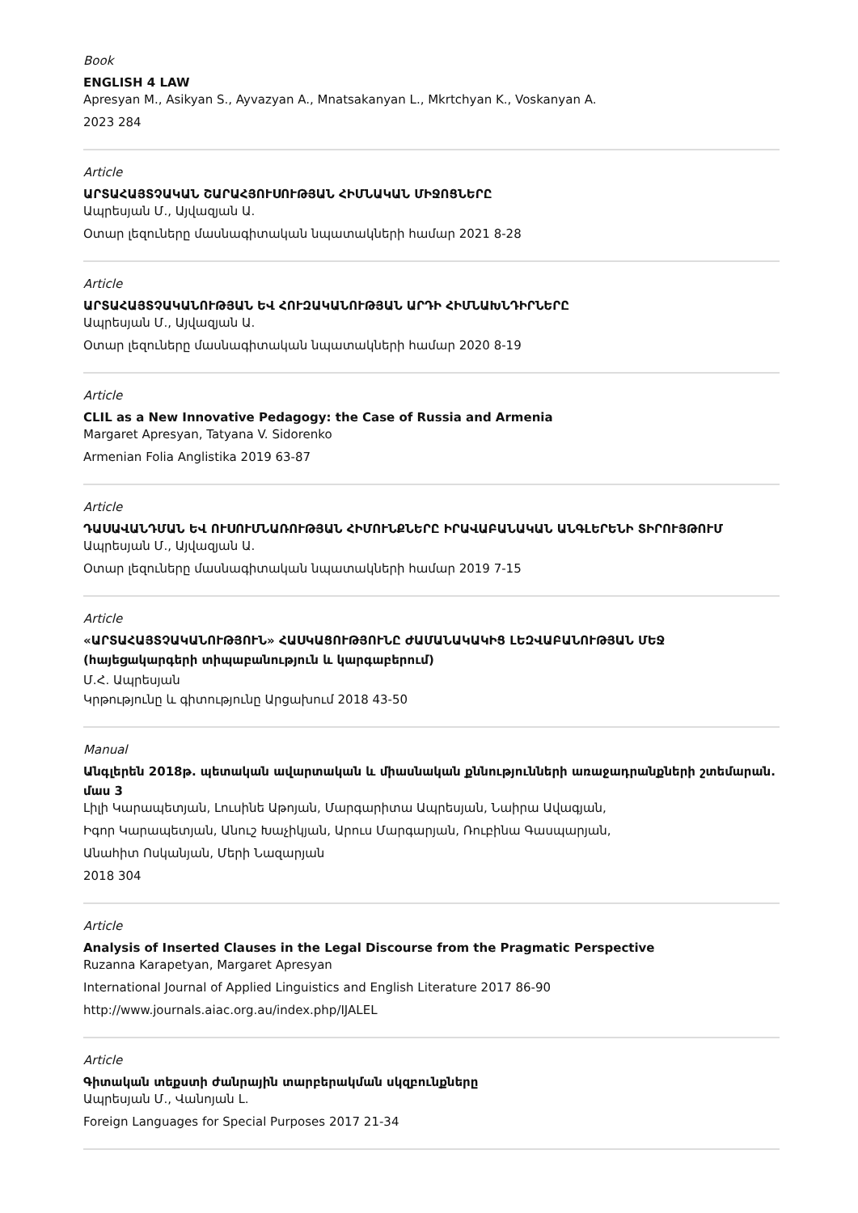Book
ENGLISH 4 LAW
Apresyan M., Asikyan S., Ayvazyan A., Mnatsakanyan L., Mkrtchyan K., Voskanyan A.
2023 284
Article
ԱՐՏԱՀԱՅՏՉԱԿԱՆ ՇԱՐԱՀՅՈՒՍՈՒԹՅԱՆ ՀԻՄՆԱԿԱՆ ՄԻՋՈՑՆԵՐԸ
Ապրեսյան Մ., Այվազյան Ա.
Օտար լեզուները մասնագիտական նպատակների համար 2021 8-28
Article
ԱՐՏԱՀԱՅՏՉԱԿԱՆՈՒԹՅԱՆ ԵՎ ՀՈՒԶԱԿԱՆՈՒԹՅԱՆ ԱՐԴԻ ՀԻՄՆԱԽՆԴԻՐՆԵՐԸ
Ապրեսյան Մ., Այվազյան Ա.
Օտար լեզուները մասնագիտական նպատակների համար 2020 8-19
Article
CLIL as a New Innovative Pedagogy: the Case of Russia and Armenia
Margaret Apresyan, Tatyana V. Sidorenko
Armenian Folia Anglistika 2019 63-87
Article
ԴԱՍԱՎԱՆԴՄԱՆ ԵՎ ՈՒՍՈՒՄՆԱՌՈՒԹՅԱՆ ՀԻՄՈՒՆՔՆԵՐԸ ԻՐԱՎԱԲԱՆԱԿԱՆ ԱՆԳԼԵՐԵՆԻ ՏԻՐՈՒՅԹՈՒՄ
Ապրեսյան Մ., Այվազյան Ա.
Օտար լեզուները մասնագիտական նպատակների համար 2019 7-15
Article
«ԱՐՏԱՀԱՅՏՉԱԿԱՆՈՒԹՅՈՒՆ» ՀԱՍԿԱՑՈՒԹՅՈՒՆԸ ԺԱՄԱՆԱԿԱԿԻՑ ԼԵԶՎԱԲԱՆՈՒԹՅԱՆ ՄԵՋ (հայեցակարգերի տիպաբանություն և կարգաբերում)
Մ.Հ. Ապրեսյան
Կրթությունը և գիտությունը Արցախում 2018 43-50
Manual
Անգլերեն 2018թ. պետական ավարտական և միասնական քննությունների առաջադրանքների շտեմարան. մաս 3
Լիլի Կարապետյան, Լուսինե Աթոյան, Մարգարիտա Ապրեսյան, Նաիրա Ավագյան,
Իգոր Կարապետյան, Անուշ Խաչիկյան, Արուս Մարգարյան, Ռուբինա Գասպարյան,
Անահիտ Ոսկանյան, Մերի Նազարյան
2018 304
Article
Analysis of Inserted Clauses in the Legal Discourse from the Pragmatic Perspective
Ruzanna Karapetyan, Margaret Apresyan
International Journal of Applied Linguistics and English Literature 2017 86-90
http://www.journals.aiac.org.au/index.php/IJALEL
Article
Գիտական տեքստի ժանրային տարբերակման սկզբունքները
Ապրեսյան Մ., Վանոյան Լ.
Foreign Languages for Special Purposes 2017 21-34